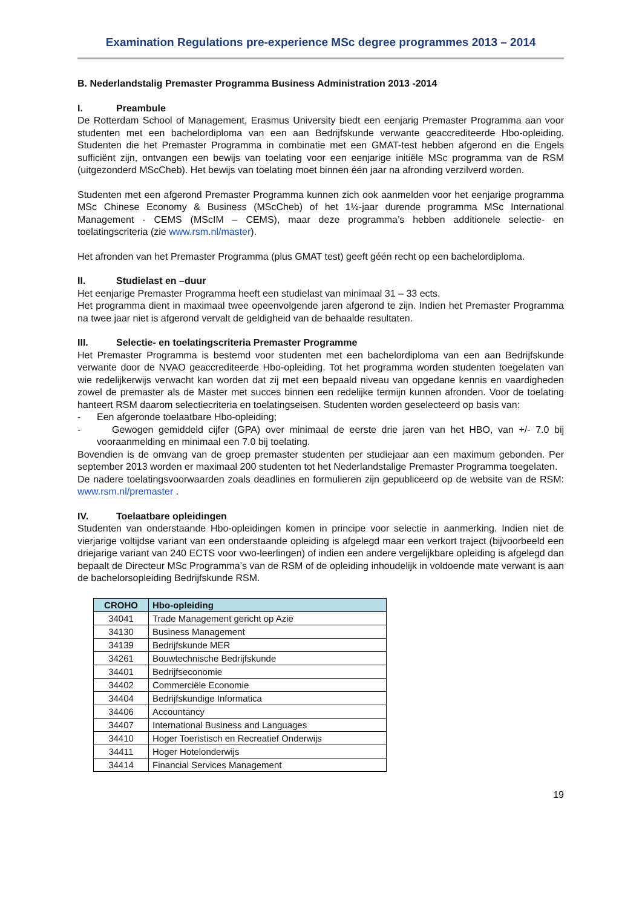Examination Regulations pre-experience MSc degree programmes 2013 – 2014
B. Nederlandstalig Premaster Programma Business Administration 2013 -2014
I. Preambule
De Rotterdam School of Management, Erasmus University biedt een eenjarig Premaster Programma aan voor studenten met een bachelordiploma van een aan Bedrijfskunde verwante geaccrediteerde Hbo-opleiding. Studenten die het Premaster Programma in combinatie met een GMAT-test hebben afgerond en die Engels sufficiënt zijn, ontvangen een bewijs van toelating voor een eenjarige initiële MSc programma van de RSM (uitgezonderd MScCheb). Het bewijs van toelating moet binnen één jaar na afronding verzilverd worden.
Studenten met een afgerond Premaster Programma kunnen zich ook aanmelden voor het eenjarige programma MSc Chinese Economy & Business (MScCheb) of het 1½-jaar durende programma MSc International Management - CEMS (MScIM – CEMS), maar deze programma’s hebben additionele selectie- en toelatingscriteria (zie www.rsm.nl/master).
Het afronden van het Premaster Programma (plus GMAT test) geeft géén recht op een bachelordiploma.
II. Studielast en –duur
Het eenjarige Premaster Programma heeft een studielast van minimaal 31 – 33 ects.
Het programma dient in maximaal twee opeenvolgende jaren afgerond te zijn. Indien het Premaster Programma na twee jaar niet is afgerond vervalt de geldigheid van de behaalde resultaten.
III. Selectie- en toelatingscriteria Premaster Programme
Het Premaster Programma is bestemd voor studenten met een bachelordiploma van een aan Bedrijfskunde verwante door de NVAO geaccrediteerde Hbo-opleiding. Tot het programma worden studenten toegelaten van wie redelijkerwijs verwacht kan worden dat zij met een bepaald niveau van opgedane kennis en vaardigheden zowel de premaster als de Master met succes binnen een redelijke termijn kunnen afronden. Voor de toelating hanteert RSM daarom selectiecriteria en toelatingseisen. Studenten worden geselecteerd op basis van:
- Een afgeronde toelaatbare Hbo-opleiding;
- Gewogen gemiddeld cijfer (GPA) over minimaal de eerste drie jaren van het HBO, van +/- 7.0 bij vooraanmelding en minimaal een 7.0 bij toelating.
Bovendien is de omvang van de groep premaster studenten per studiejaar aan een maximum gebonden. Per september 2013 worden er maximaal 200 studenten tot het Nederlandstalige Premaster Programma toegelaten.
De nadere toelatingsvoorwaarden zoals deadlines en formulieren zijn gepubliceerd op de website van de RSM: www.rsm.nl/premaster .
IV. Toelaatbare opleidingen
Studenten van onderstaande Hbo-opleidingen komen in principe voor selectie in aanmerking. Indien niet de vierjarige voltijdse variant van een onderstaande opleiding is afgelegd maar een verkort traject (bijvoorbeeld een driejarige variant van 240 ECTS voor vwo-leerlingen) of indien een andere vergelijkbare opleiding is afgelegd dan bepaalt de Directeur MSc Programma’s van de RSM of de opleiding inhoudelijk in voldoende mate verwant is aan de bachelorsopleiding Bedrijfskunde RSM.
| CROHO | Hbo-opleiding |
| --- | --- |
| 34041 | Trade Management gericht op Azië |
| 34130 | Business Management |
| 34139 | Bedrijfskunde MER |
| 34261 | Bouwtechnische Bedrijfskunde |
| 34401 | Bedrijfseconomie |
| 34402 | Commerciële Economie |
| 34404 | Bedrijfskundige Informatica |
| 34406 | Accountancy |
| 34407 | International Business and Languages |
| 34410 | Hoger Toeristisch en Recreatief Onderwijs |
| 34411 | Hoger Hotelonderwijs |
| 34414 | Financial Services Management |
19